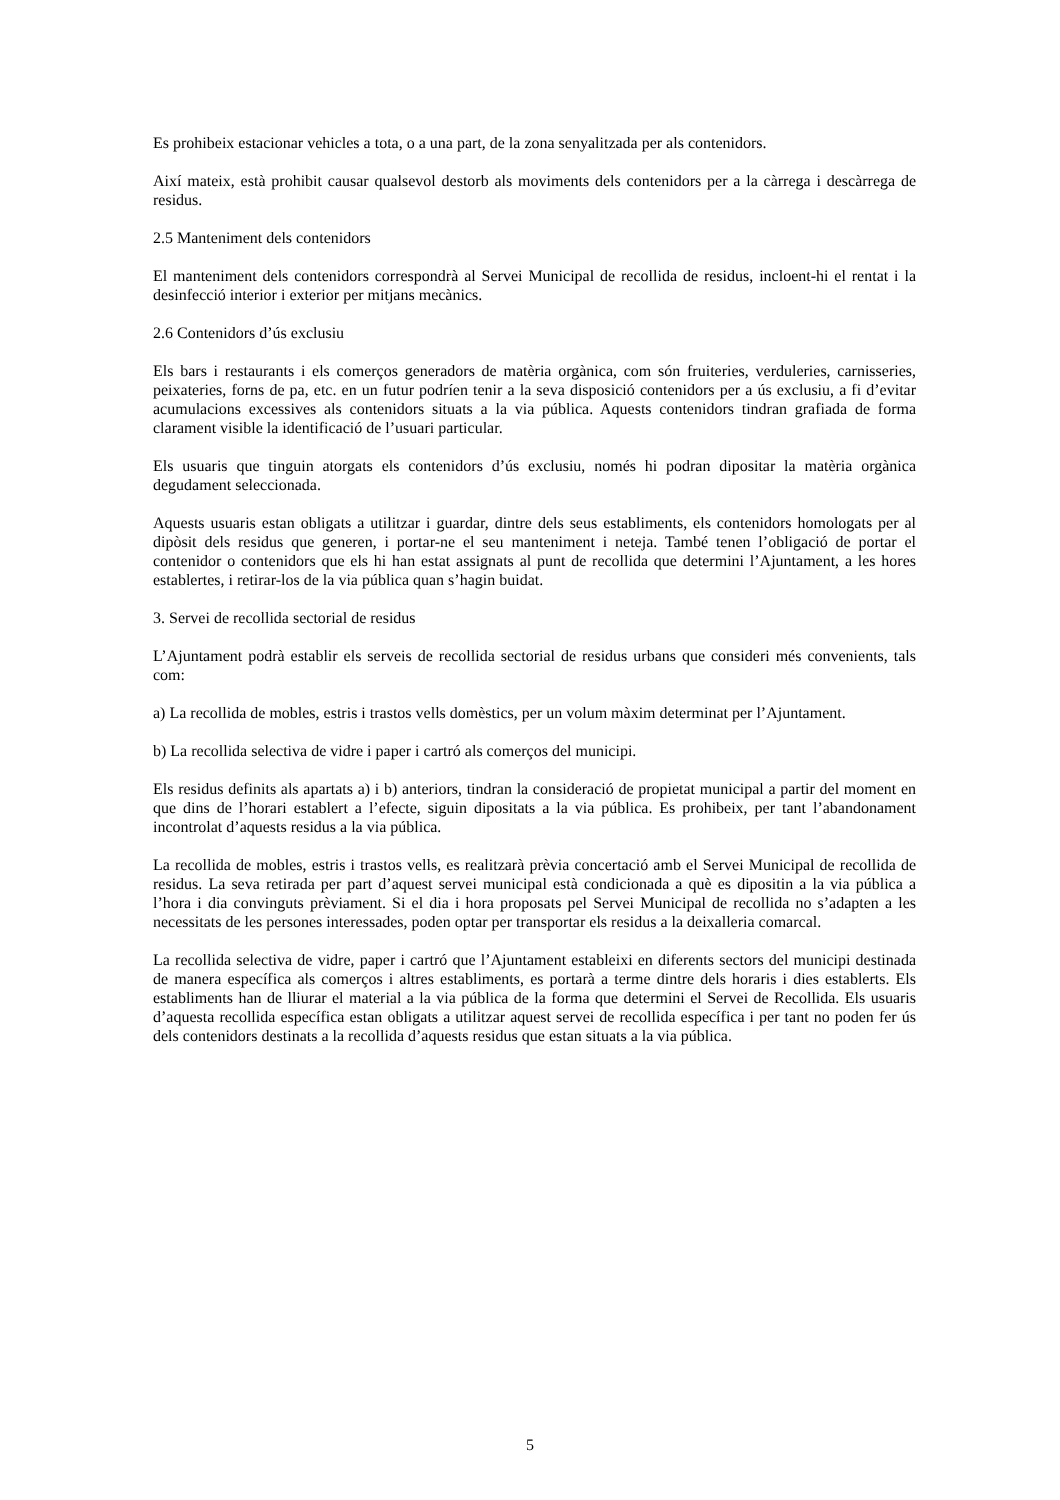Es prohibeix estacionar vehicles a tota, o a una part, de la zona senyalitzada per als contenidors.
Així mateix, està prohibit causar qualsevol destorb als moviments dels contenidors per a la càrrega i descàrrega de residus.
2.5 Manteniment dels contenidors
El manteniment dels contenidors correspondrà al Servei Municipal de recollida de residus, incloent-hi el rentat i la desinfecció interior i exterior per mitjans mecànics.
2.6 Contenidors d’ús exclusiu
Els bars i restaurants i els comerços generadors de matèria orgànica, com són fruiteries, verduleries, carnisseries, peixateries, forns de pa, etc. en un futur podríen tenir a la seva disposició contenidors per a ús exclusiu, a fi d’evitar acumulacions excessives als contenidors situats a la via pública. Aquests contenidors tindran grafiada de forma clarament visible la identificació de l’usuari particular.
Els usuaris que tinguin atorgats els contenidors d’ús exclusiu, només hi podran dipositar la matèria orgànica degudament seleccionada.
Aquests usuaris estan obligats a utilitzar i guardar, dintre dels seus establiments, els contenidors homologats per al dipòsit dels residus que generen, i portar-ne el seu manteniment i neteja. També tenen l’obligació de portar el contenidor o contenidors que els hi han estat assignats al punt de recollida que determini l’Ajuntament, a les hores establertes, i retirar-los de la via pública quan s’hagin buidat.
3. Servei de recollida sectorial de residus
L’Ajuntament podrà establir els serveis de recollida sectorial de residus urbans que consideri més convenients, tals com:
a) La recollida de mobles, estris i trastos vells domèstics, per un volum màxim determinat per l’Ajuntament.
b) La recollida selectiva de vidre i paper i cartró als comerços del municipi.
Els residus definits als apartats a) i b) anteriors, tindran la consideració de propietat municipal a partir del moment en que dins de l’horari establert a l’efecte, siguin dipositats a la via pública. Es prohibeix, per tant l’abandonament incontrolat d’aquests residus a la via pública.
La recollida de mobles, estris i trastos vells, es realitzarà prèvia concertació amb el Servei Municipal de recollida de residus. La seva retirada per part d’aquest servei municipal està condicionada a què es dipositin a la via pública a l’hora i dia convinguts prèviament. Si el dia i hora proposats pel Servei Municipal de recollida no s’adapten a les necessitats de les persones interessades, poden optar per transportar els residus a la deixalleria comarcal.
La recollida selectiva de vidre, paper i cartró que l’Ajuntament estableixi en diferents sectors del municipi destinada de manera específica als comerços i altres establiments, es portarà a terme dintre dels horaris i dies establerts. Els establiments han de lliurar el material a la via pública de la forma que determini el Servei de Recollida. Els usuaris d’aquesta recollida específica estan obligats a utilitzar aquest servei de recollida específica i per tant no poden fer ús dels contenidors destinats a la recollida d’aquests residus que estan situats a la via pública.
5